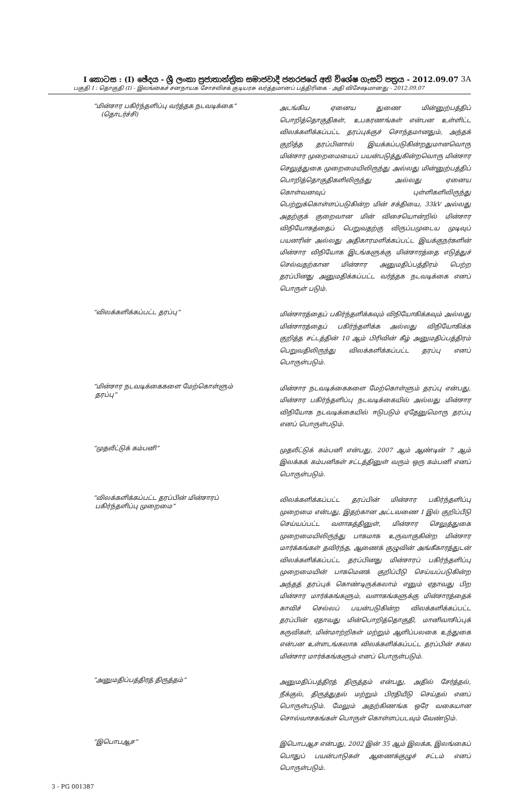I කොටස : (I) ඡේදය - ශ්‍රී ලංකා ප්‍රජාතාන්ත්‍රික සමාජවාදී ජනරජයේ අති විශේෂ ගැසට් පත්‍රය - 2012.09.07 3A
பகுதி I : தொகுதி (I) - இலங்கைச் சனநாயக சோசலிசக் குடியரசு வர்த்தமானப் பத்திரிகை - அதி விசேஷமானது - 2012.09.07
“மின்சார பகிர்ந்தளிப்பு வர்த்தக நடவடிக்கை”
(தொடர்ச்சி)
அடங்கிய ஏனைய துணை மின்னுற்பத்திப் பொறித்தொகுதிகள், உபகரணங்கள் என்பன உள்ளிட்ட விலக்களிக்கப்பட்ட தரப்புக்குச் சொந்தமானதும், அந்தக் குறித்த தரப்பினால் இயக்கப்படுகின்றதுமானவொரு மின்சார முறைமையைப் பயன்படுத்துகின்றவொரு மின்சார செலுத்துகை முறைமையிலிருந்து அல்லது மின்னுற்பத்திப் பொறித்தொகுதிகளிலிருந்து அல்லது ஏனைய கொள்வனவுப் புள்ளிகளிலிருந்து பெற்றுக்கொள்ளப்படுகின்ற மின் சக்தியை, 33kV அல்லது அதற்குக் குறைவான மின் விசையொன்றில் மின்சார விநியோகத்தைப் பெறுவதற்கு விருப்பமுடைய முடிவுப் பயனரின் அல்லது அதிகாரமளிக்கப்பட்ட இயக்குநர்களின் மின்சார விநியோக இடங்களுக்கு மின்சாரத்தை எடுத்துச் செல்வதற்கான மின்சார அனுமதிப்பத்திரம் பெற்ற தரப்பினது அனுமதிக்கப்பட்ட வர்த்தக நடவடிக்கை எனப் பொருள் படும்.
“விலக்களிக்கப்பட்ட தரப்பு”
மின்சாரத்தைப் பகிர்ந்தளிக்கவும் விநியோகிக்கவும் அல்லது மின்சாரத்தைப் பகிர்ந்தளிக்க அல்லது விநியோகிக்க குறித்த சட்டத்தின் 10 ஆம் பிரிவின் கீழ் அனுமதிப்பத்திரம் பெறுவதிலிருந்து விலக்களிக்கப்பட்ட தரப்பு எனப் பொருள்படும்.
“மின்சார நடவடிக்கைகளை மேற்கொள்ளும்
தரப்பு”
மின்சார நடவடிக்கைகளை மேற்கொள்ளும் தரப்பு என்பது, மின்சார பகிர்ந்தளிப்பு நடவடிக்கையில் அல்லது மின்சார விநியோக நடவடிக்கையில் ஈடுபடும் ஏதேனுமொரு தரப்பு எனப் பொருள்படும்.
“முதலீட்டுக் கம்பனி”
முதலீட்டுக் கம்பனி என்பது, 2007 ஆம் ஆண்டின் 7 ஆம் இலக்கக் கம்பனிகள் சட்டத்தினுள் வரும் ஒரு கம்பனி எனப் பொருள்படும்.
“விலக்களிக்கப்பட்ட தரப்பின் மின்சாரப்
பகிர்ந்தளிப்பு முறைமை”
விலக்களிக்கப்பட்ட தரப்பின் மின்சார பகிர்ந்தளிப்பு முறைமை என்பது, இதற்கான அட்டவணை I இல் குறிப்பீடு செய்யப்பட்ட வளாகத்தினுள், மின்சார செலுத்துகை முறைமையிலிருந்து பாகமாக உருவாகுகின்ற மின்சார மார்க்கங்கள் தவிர்ந்த, ஆணைக் குழுவின் அங்கீகாரத்துடன் விலக்களிக்கப்பட்ட தரப்பினது மின்சாரப் பகிர்ந்தளிப்பு முறைமையின் பாகமெனக் குறிப்பீடு செய்யப்படுகின்ற அந்தத் தரப்புக் கொண்டிருக்கலாம் எனும் ஏதாவது பிற மின்சார மார்க்கங்களும், வளாகங்களுக்கு மின்சாரத்தைக் காவிச் செல்லப் பயன்படுகின்ற விலக்களிக்கப்பட்ட தரப்பின் ஏதாவது மின்பொறித்தொகுதி, மானிவாசிப்புக் கருவிகள், மின்மாற்றிகள் மற்றும் ஆளிப்பலகை உந்துகை என்பன உள்ளடங்கலாக விலக்களிக்கப்பட்ட தரப்பின் சகல மின்சார மார்க்கங்களும் எனப் பொருள்படும்.
“அனுமதிப்பத்திரத் திருத்தம்”
அனுமதிப்பத்திரத் திருத்தம் என்பது, அதில் சேர்த்தல், நீக்குல், திருத்துதல் மற்றும் பிரதியீடு செய்தல் எனப் பொருள்படும். மேலும் அதற்கிணங்க ஒரே வகையான சொல்வாசகங்கள் பொருள் கொள்ளப்படவும் வேண்டும்.
“இபொபஆச”
இபொபஆச என்பது, 2002 இன் 35 ஆம் இலக்க, இலங்கைப் பொதுப் பயன்பாடுகள் ஆணைக்குழுச் சட்டம் எனப் பொருள்படும்.
3 - PG 001387